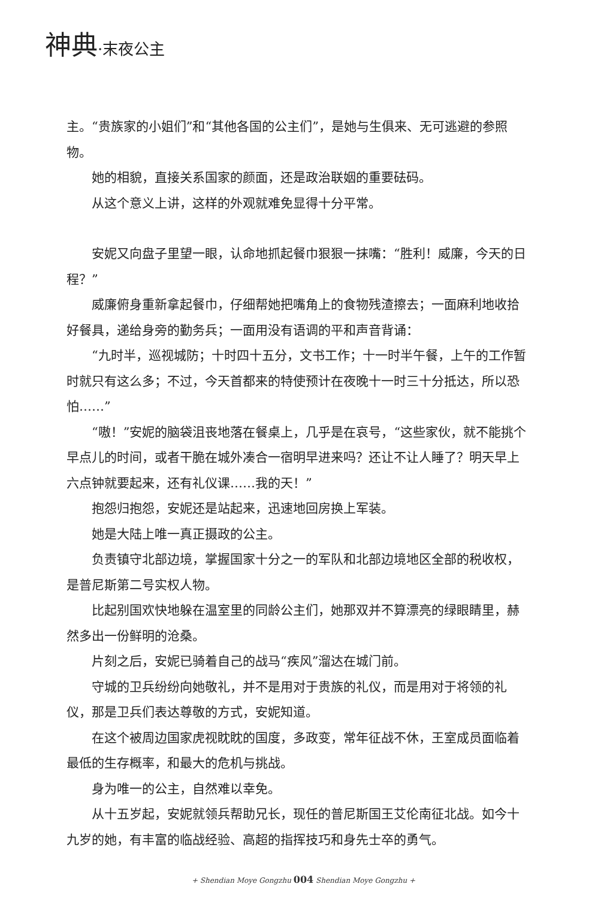神典·末夜公主
主。“贵族家的小姐们”和“其他各国的公主们”，是她与生俱来、无可逃避的参照物。
她的相貌，直接关系国家的颜面，还是政治联姻的重要砝码。
从这个意义上讲，这样的外观就难免显得十分平常。
安妮又向盘子里望一眼，认命地抓起餐巾狠狠一抹嘴：“胜利！威廉，今天的日程？”
威廉俯身重新拿起餐巾，仔细帮她把嘴角上的食物残渣擦去；一面麻利地收拾好餐具，递给身旁的勤务兵；一面用没有语调的平和声音背诵：
“九时半，巡视城防；十时四十五分，文书工作；十一时半午餐，上午的工作暂时就只有这么多；不过，今天首都来的特使预计在夜晚十一时三十分抵达，所以恐怕……”
“嗷！”安妮的脑袋沮丧地落在餐桌上，几乎是在哀号，“这些家伙，就不能挑个早点儿的时间，或者干脆在城外凑合一宿明早进来吗？还让不让人睡了？明天早上六点钟就要起来，还有礼仪课……我的天！”
抱怨归抱怨，安妮还是站起来，迅速地回房换上军装。
她是大陆上唯一真正摄政的公主。
负责镇守北部边境，掌握国家十分之一的军队和北部边境地区全部的税收权，是普尼斯第二号实权人物。
比起别国欢快地躲在温室里的同龄公主们，她那双并不算漂亮的绿眼睛里，赫然多出一份鲜明的沧桑。
片刻之后，安妮已骑着自己的战马“疾风”溜达在城门前。
守城的卫兵纷纷向她敬礼，并不是用对于贵族的礼仪，而是用对于将领的礼仪，那是卫兵们表达尊敬的方式，安妮知道。
在这个被周边国家虎视眈眈的国度，多政变，常年征战不休，王室成员面临着最低的生存概率，和最大的危机与挑战。
身为唯一的公主，自然难以幸免。
从十五岁起，安妮就领兵帮助兄长，现任的普尼斯国王艾伦南征北战。如今十九岁的她，有丰富的临战经验、高超的指挥技巧和身先士卒的勇气。
+ Shendian Moye Gongzhu 004 Shendian Moye Gongzhu +